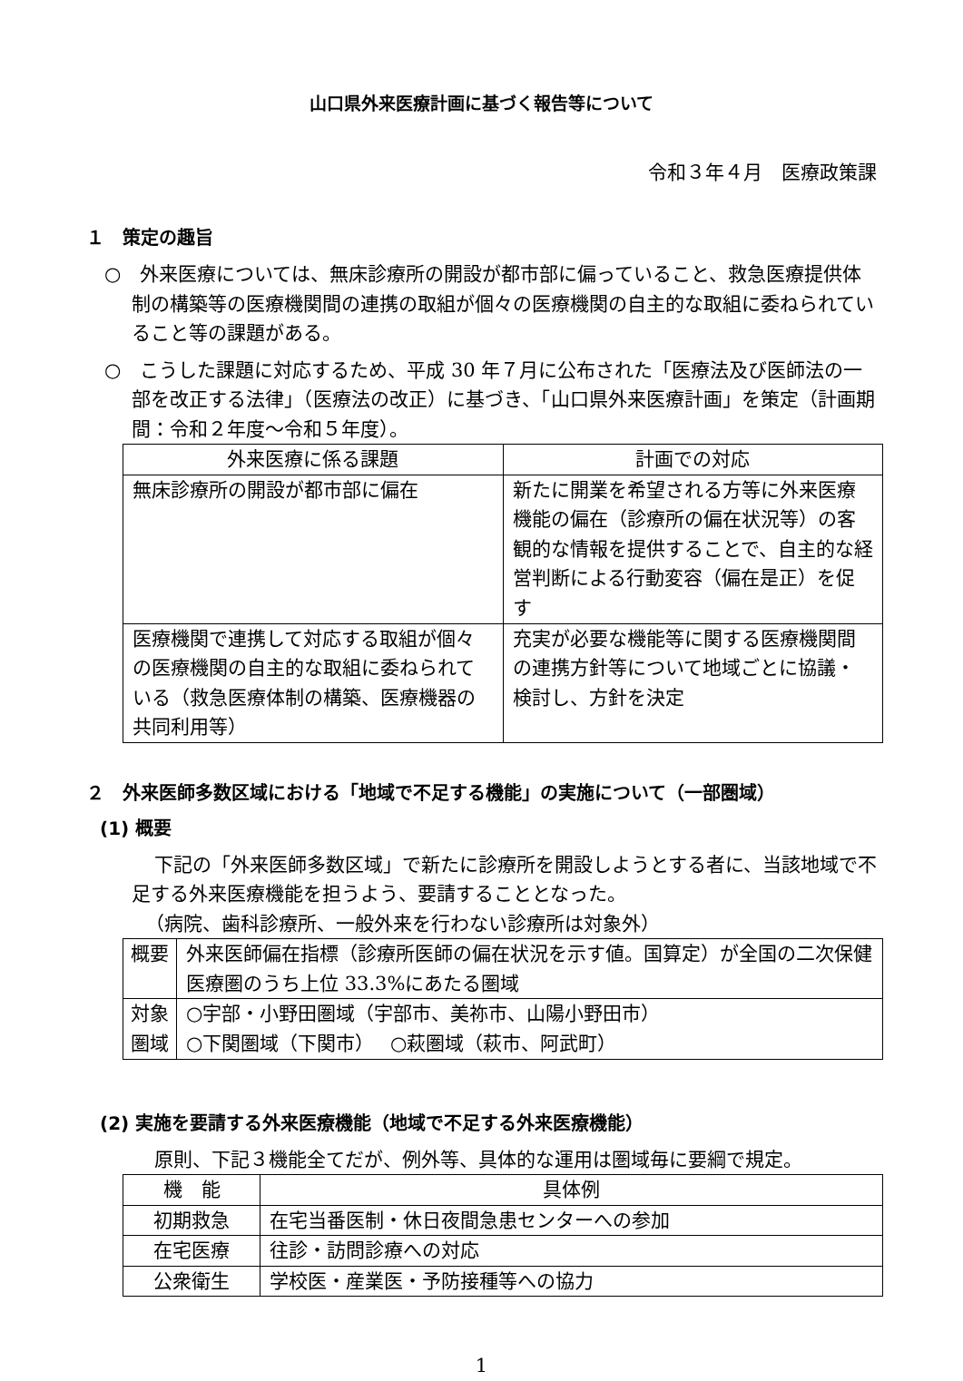山口県外来医療計画に基づく報告等について
令和３年４月　医療政策課
１　策定の趣旨
○　外来医療については、無床診療所の開設が都市部に偏っていること、救急医療提供体制の構築等の医療機関間の連携の取組が個々の医療機関の自主的な取組に委ねられていること等の課題がある。
○　こうした課題に対応するため、平成 30 年７月に公布された「医療法及び医師法の一部を改正する法律」（医療法の改正）に基づき、「山口県外来医療計画」を策定（計画期間：令和２年度～令和５年度）。
| 外来医療に係る課題 | 計画での対応 |
| --- | --- |
| 無床診療所の開設が都市部に偏在 | 新たに開業を希望される方等に外来医療機能の偏在（診療所の偏在状況等）の客観的な情報を提供することで、自主的な経営判断による行動変容（偏在是正）を促す |
| 医療機関で連携して対応する取組が個々の医療機関の自主的な取組に委ねられている（救急医療体制の構築、医療機器の共同利用等） | 充実が必要な機能等に関する医療機関間の連携方針等について地域ごとに協議・検討し、方針を決定 |
２　外来医師多数区域における「地域で不足する機能」の実施について（一部圏域）
(1) 概要
下記の「外来医師多数区域」で新たに診療所を開設しようとする者に、当該地域で不足する外来医療機能を担うよう、要請することとなった。
（病院、歯科診療所、一般外来を行わない診療所は対象外）
| 概要 | 外来医師偏在指標（診療所医師の偏在状況を示す値。国算定）が全国の二次保健医療圏のうち上位 33.3%にあたる圏域 |
| 対象圏域 | ○宇部・小野田圏域（宇部市、美祢市、山陽小野田市） ○下関圏域（下関市） ○萩圏域（萩市、阿武町） |
(2) 実施を要請する外来医療機能（地域で不足する外来医療機能）
原則、下記３機能全てだが、例外等、具体的な運用は圏域毎に要綱で規定。
| 機 能 | 具体例 |
| --- | --- |
| 初期救急 | 在宅当番医制・休日夜間急患センターへの参加 |
| 在宅医療 | 往診・訪問診療への対応 |
| 公衆衛生 | 学校医・産業医・予防接種等への協力 |
1